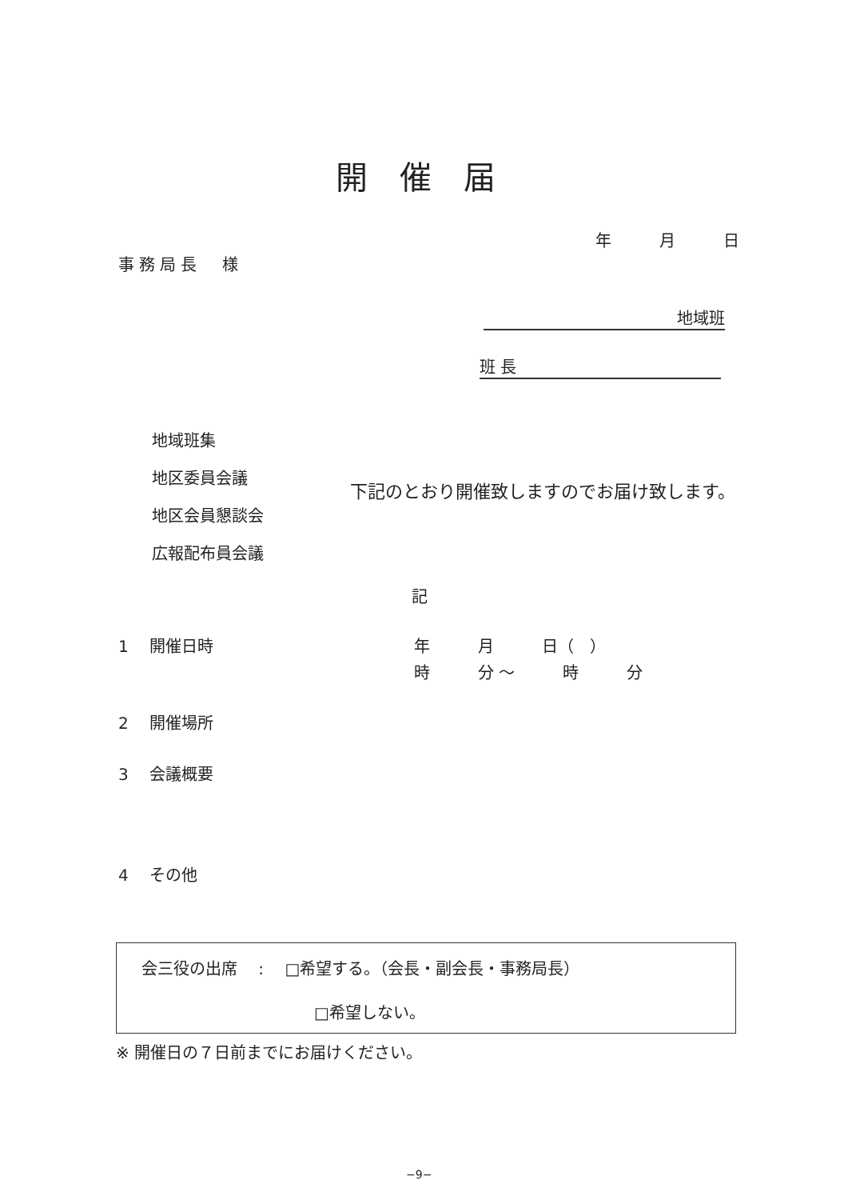開催届
年　　　月　　　日
事務局長　様
地域班
班 長
地域班集
地区委員会議
地区会員懇談会
広報配布員会議
下記のとおり開催致しますのでお届け致します。
記
1　 開催日時
年　　　月　　　日（　）
時　　　分 ～　　　時　　　分
2　 開催場所
3　 会議概要
4　 その他
会三役の出席　 :　 □希望する。（会長・副会長・事務局長）
□希望しない。
※ 開催日の７日前までにお届けください。
−9−